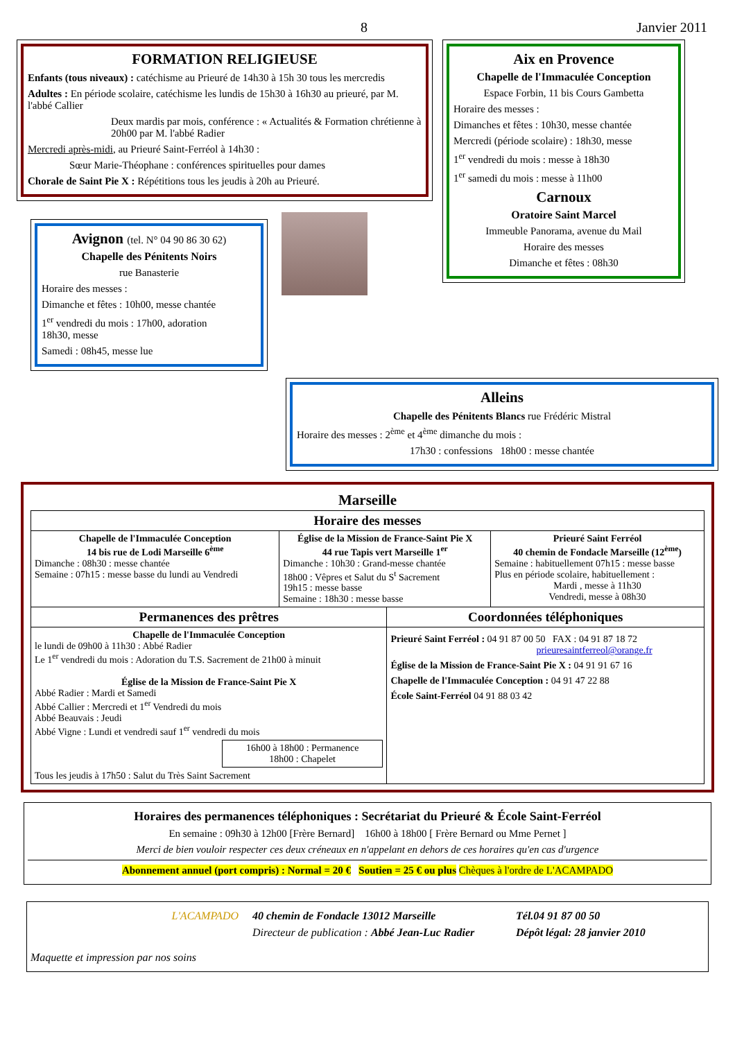8 Janvier 2011
FORMATION RELIGIEUSE
Enfants (tous niveaux) : catéchisme au Prieuré de 14h30 à 15h 30 tous les mercredis
Adultes : En période scolaire, catéchisme les lundis de 15h30 à 16h30 au prieuré, par M. l'abbé Callier
Deux mardis par mois, conférence : « Actualités & Formation chrétienne à 20h00 par M. l'abbé Radier
Mercredi après-midi, au Prieuré Saint-Ferréol à 14h30 :
Sœur Marie-Théophane : conférences spirituelles pour dames
Chorale de Saint Pie X : Répétitions tous les jeudis à 20h au Prieuré.
Avignon (tel. N° 04 90 86 30 62)
Chapelle des Pénitents Noirs
rue Banasterie
Horaire des messes :
Dimanche et fêtes : 10h00, messe chantée
1<sup>er</sup> vendredi du mois : 17h00, adoration
18h30, messe
Samedi : 08h45, messe lue
Aix en Provence
Chapelle de l'Immaculée Conception
Espace Forbin, 11 bis Cours Gambetta
Horaire des messes :
Dimanches et fêtes : 10h30, messe chantée
Mercredi (période scolaire) : 18h30, messe
1<sup>er</sup> vendredi du mois : messe à 18h30
1<sup>er</sup> samedi du mois : messe à 11h00
Carnoux
Oratoire Saint Marcel
Immeuble Panorama, avenue du Mail
Horaire des messes
Dimanche et fêtes : 08h30
Alleins
Chapelle des Pénitents Blancs rue Frédéric Mistral
Horaire des messes : 2<sup>ème</sup> et 4<sup>ème</sup> dimanche du mois :
17h30 : confessions 18h00 : messe chantée
Marseille
| Horaire des messes | | | |
| --- | --- | --- | --- |
| Chapelle de l'Immaculée Conception 14 bis rue de Lodi Marseille 6<sup>ème</sup> Dimanche : 08h30 : messe chantée Semaine : 07h15 : messe basse du lundi au Vendredi | Église de la Mission de France-Saint Pie X 44 rue Tapis vert Marseille 1<sup>er</sup> Dimanche : 10h30 : Grand-messe chantée 18h00 : Vêpres et Salut du S<sup>t</sup> Sacrement 19h15 : messe basse Semaine : 18h30 : messe basse | | Prieuré Saint Ferréol 40 chemin de Fondacle Marseille (12<sup>ème</sup>) Semaine : habituellement 07h15 : messe basse Plus en période scolaire, habituellement : Mardi , messe à 11h30 Vendredi, messe à 08h30 |
| Permanences des prêtres | | Coordonnées téléphoniques | |
| Chapelle de l'Immaculée Conception le lundi de 09h00 à 11h30 : Abbé Radier Le 1<sup>er</sup> vendredi du mois : Adoration du T.S. Sacrement de 21h00 à minuit Église de la Mission de France-Saint Pie X Abbé Radier : Mardi et Samedi Abbé Callier : Mercredi et 1<sup>er</sup> Vendredi du mois Abbé Beauvais : Jeudi Abbé Vigne : Lundi et vendredi sauf 1<sup>er</sup> vendredi du mois 16h00 à 18h00 : Permanence 18h00 : Chapelet Tous les jeudis à 17h50 : Salut du Très Saint Sacrement | | Prieuré Saint Ferréol : 04 91 87 00 50 FAX : 04 91 87 18 72 prieuresaintferreol@orange.fr Église de la Mission de France-Saint Pie X : 04 91 91 67 16 Chapelle de l'Immaculée Conception : 04 91 47 22 88 École Saint-Ferréol 04 91 88 03 42 | |
Horaires des permanences téléphoniques : Secrétariat du Prieuré & École Saint-Ferréol
En semaine : 09h30 à 12h00 [Frère Bernard] 16h00 à 18h00 [ Frère Bernard ou Mme Pernet ]
Merci de bien vouloir respecter ces deux créneaux en n'appelant en dehors de ces horaires qu'en cas d'urgence
Abonnement annuel (port compris) : Normal = 20 € Soutien = 25 € ou plus Chèques à l'ordre de L'ACAMPADO
L'ACAMPADO
Maquette et impression par nos soins
40 chemin de Fondacle 13012 Marseille
Directeur de publication : Abbé Jean-Luc Radier
Tél.04 91 87 00 50
Dépôt légal: 28 janvier 2010